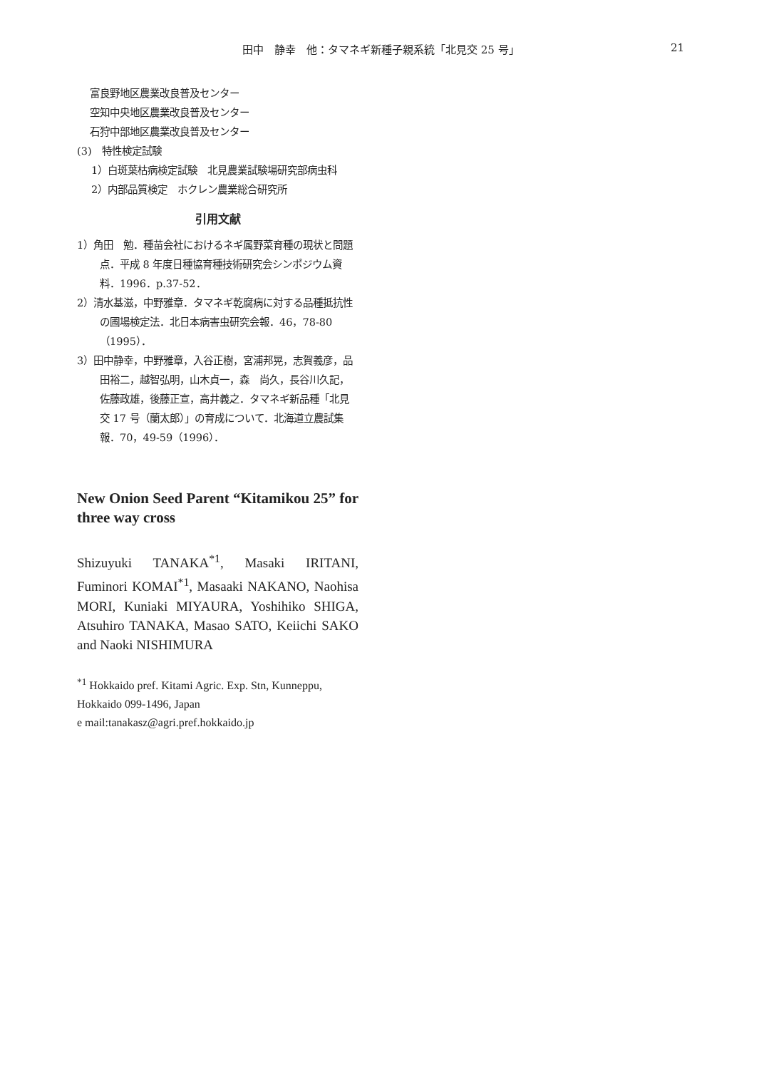田中　静幸　他：タマネギ新種子親系統「北見交 25 号」 21
富良野地区農業改良普及センター
空知中央地区農業改良普及センター
石狩中部地区農業改良普及センター
(3)　特性検定試験
1）白斑葉枯病検定試験　北見農業試験場研究部病虫科
2）内部品質検定　ホクレン農業総合研究所
引用文献
1）角田　勉．種苗会社におけるネギ属野菜育種の現状と問題点．平成 8 年度日種協育種技術研究会シンポジウム資料．1996．p.37-52．
2）清水基滋，中野雅章．タマネギ乾腐病に対する品種抵抗性の圃場検定法．北日本病害虫研究会報．46，78-80（1995）．
3）田中静幸，中野雅章，入谷正樹，宮浦邦晃，志賀義彦，品田裕二，越智弘明，山木貞一，森　尚久，長谷川久記，佐藤政雄，後藤正宣，高井義之．タマネギ新品種「北見交 17 号（蘭太郎）」の育成について．北海道立農試集報．70，49-59（1996）．
New Onion Seed Parent “Kitamikou 25” for three way cross
Shizuyuki TANAKA<sup>*1</sup>, Masaki IRITANI, Fuminori KOMAI<sup>*1</sup>, Masaaki NAKANO, Naohisa MORI, Kuniaki MIYAURA, Yoshihiko SHIGA, Atsuhiro TANAKA, Masao SATO, Keiichi SAKO and Naoki NISHIMURA
<sup>*1</sup> Hokkaido pref. Kitami Agric. Exp. Stn, Kunneppu, Hokkaido 099-1496, Japan
e mail:tanakasz@agri.pref.hokkaido.jp